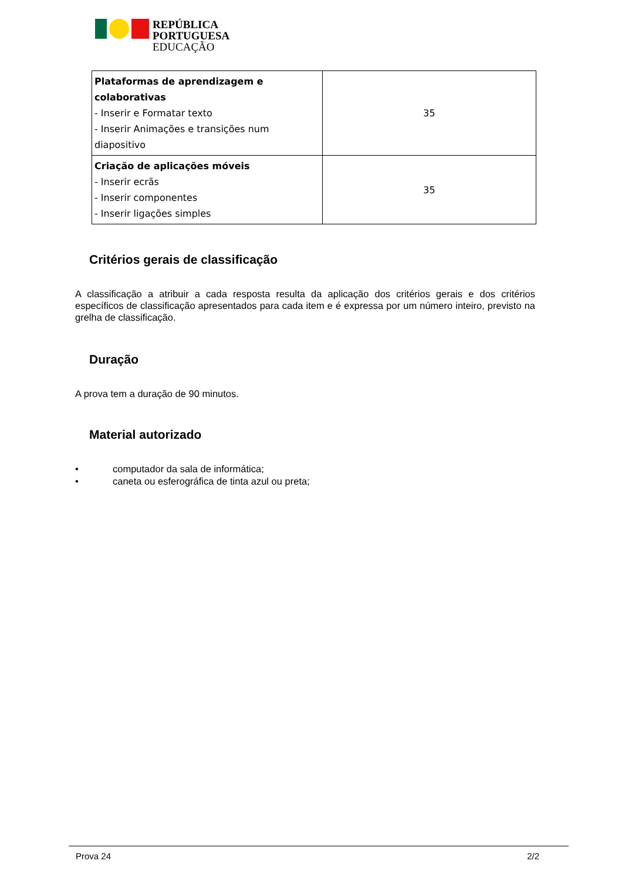REPÚBLICA
PORTUGUESA
EDUCAÇÃO
| Plataformas de aprendizagem e colaborativas - Inserir e Formatar texto - Inserir Animações e transições num diapositivo | 35 |
| Criação de aplicações móveis - Inserir ecrãs - Inserir componentes - Inserir ligações simples | 35 |
Critérios gerais de classificação
A classificação a atribuir a cada resposta resulta da aplicação dos critérios gerais e dos critérios específicos de classificação apresentados para cada item e é expressa por um número inteiro, previsto na grelha de classificação.
Duração
A prova tem a duração de 90 minutos.
Material autorizado
• computador da sala de informática;
• caneta ou esferográfica de tinta azul ou preta;
Prova 24 2/2